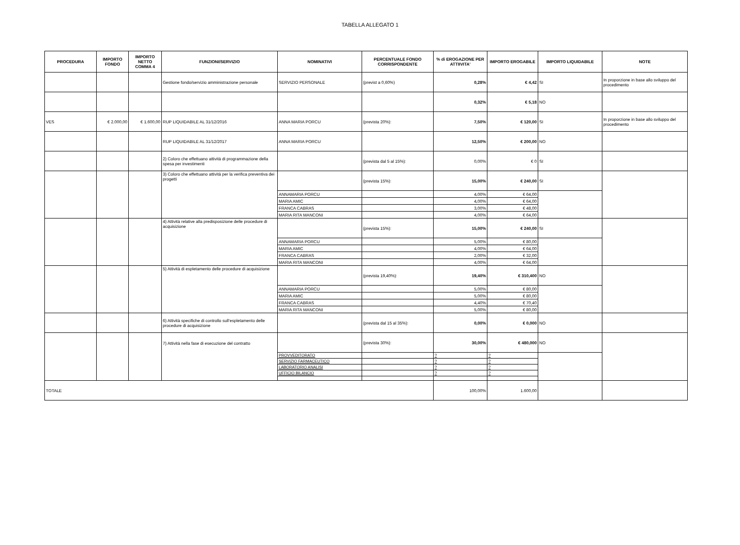TABELLA ALLEGATO 1
| PROCEDURA | IMPORTO FONDO | IMPORTO NETTO COMMA 4 | FUNZIONI/SERVIZIO | NOMINATIVI | PERCENTUALE FONDO CORRISPONDENTE | % di EROGAZIONE PER ATTIIVITA' | IMPORTO EROGABILE | IMPORTO LIQUIDABILE | NOTE |
| --- | --- | --- | --- | --- | --- | --- | --- | --- | --- |
| | | | Gestione fondo/servizio amministrazione personale | SERVIZIO PERSONALE | (previst a 0,60%) | 0,28% | € 4,42 | SI | In proporzione in base allo sviluppo del procedimento |
| | | | | | | 0,32% | € 5,18 | NO | |
| VES | € 2.000,00 | € 1.600,00 | RUP LIQUIDABILE AL 31/12/2016 | ANNA MARIA PORCU | (prevista 20%): | 7,50% | € 120,00 | SI | In proporzione in base allo sviluppo del procedimento |
| | | | RUP LIQUIDABILE AL 31/12/2017 | ANNA MARIA PORCU | | 12,50% | € 200,00 | NO | |
| | | | 2) Coloro che effettuano attività di programmazione della spesa per investimenti | | (prevista dal 5 al 15%): | 0,00% | € 0 | SI | |
| | | | 3) Coloro che effettuano attività per la verifica preventiva dei progetti | | (prevista 15%): | 15,00% | € 240,00 | SI | |
| | | | | ANNAMARIA PORCU | | 4,00% | € 64,00 | | |
| | | | | MARIA AMIC | | 4,00% | € 64,00 | | |
| | | | | FRANCA CABRAS | | 3,00% | € 48,00 | | |
| | | | | MARIA RITA MANCONI | | 4,00% | € 64,00 | | |
| | | | 4) Attività relative alla predisposizione delle procedure di acquisizione | | (prevista 15%): | 15,00% | € 240,00 | SI | |
| | | | | ANNAMARIA PORCU | | 5,00% | € 80,00 | | |
| | | | | MARIA AMIC | | 4,00% | € 64,00 | | |
| | | | | FRANCA CABRAS | | 2,00% | € 32,00 | | |
| | | | | MARIA RITA MANCONI | | 4,00% | € 64,00 | | |
| | | | 5) Attività di espletamento delle procedure di acquisizione | | (prevista 19,40%): | 19,40% | € 310,400 | NO | |
| | | | | ANNAMARIA PORCU | | 5,00% | € 80,00 | | |
| | | | | MARIA AMIC | | 5,00% | € 80,00 | | |
| | | | | FRANCA CABRAS | | 4,40% | € 70,40 | | |
| | | | | MARIA RITA MANCONI | | 5,00% | € 80,00 | | |
| | | | 6) Attività specifiche di controllo sull’espletamento delle procedure di acquisizione | | (prevista dal 15 al 35%): | 0,00% | € 0,000 | NO | |
| | | | 7) Attività nella fase di esecuzione del contratto | | (prevista 30%): | 30,00% | € 480,000 | NO | |
| | | | | PROVVEDITORATO | | ? | ? | | |
| | | | | SERVIZIO FARMACEUTICO | | ? | ? | | |
| | | | | LABORATORIO ANALISI | | ? | ? | | |
| | | | | UFFICIO BILANCIO | | ? | ? | | |
| TOTALE | | | | | | 100,00% | 1.600,00 | | |